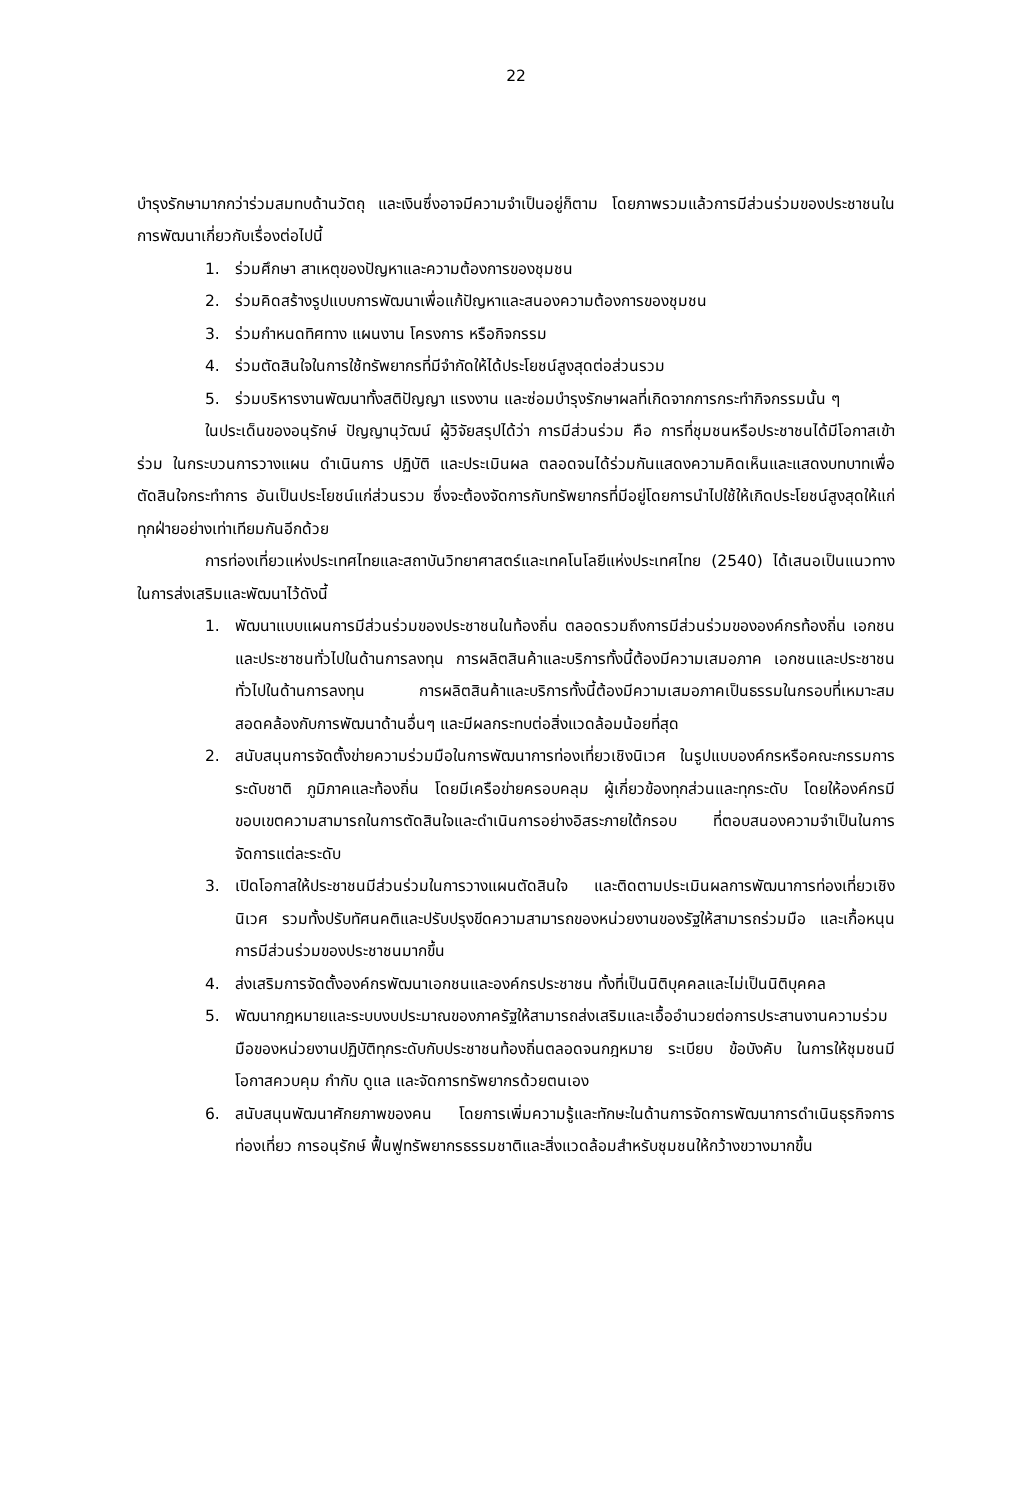22
บำรุงรักษามากกว่าร่วมสมทบด้านวัตถุ และเงินซึ่งอาจมีความจำเป็นอยู่ก็ตาม โดยภาพรวมแล้วการมีส่วนร่วมของประชาชนในการพัฒนาเกี่ยวกับเรื่องต่อไปนี้
1. ร่วมศึกษา สาเหตุของปัญหาและความต้องการของชุมชน
2. ร่วมคิดสร้างรูปแบบการพัฒนาเพื่อแก้ปัญหาและสนองความต้องการของชุมชน
3. ร่วมกำหนดทิศทาง แผนงาน โครงการ หรือกิจกรรม
4. ร่วมตัดสินใจในการใช้ทรัพยากรที่มีจำกัดให้ได้ประโยชน์สูงสุดต่อส่วนรวม
5. ร่วมบริหารงานพัฒนาทั้งสติปัญญา แรงงาน และซ่อมบำรุงรักษาผลที่เกิดจากการกระทำกิจกรรมนั้น ๆ
ในประเด็นของอนุรักษ์ ปัญญานุวัฒน์ ผู้วิจัยสรุปได้ว่า การมีส่วนร่วม คือ การที่ชุมชนหรือประชาชนได้มีโอกาสเข้าร่วม ในกระบวนการวางแผน ดำเนินการ ปฏิบัติ และประเมินผล ตลอดจนได้ร่วมกันแสดงความคิดเห็นและแสดงบทบาทเพื่อตัดสินใจกระทำการ อันเป็นประโยชน์แก่ส่วนรวม ซึ่งจะต้องจัดการกับทรัพยากรที่มีอยู่โดยการนำไปใช้ให้เกิดประโยชน์สูงสุดให้แก่ทุกฝ่ายอย่างเท่าเทียมกันอีกด้วย
การท่องเที่ยวแห่งประเทศไทยและสถาบันวิทยาศาสตร์และเทคโนโลยีแห่งประเทศไทย (2540) ได้เสนอเป็นแนวทางในการส่งเสริมและพัฒนาไว้ดังนี้
1. พัฒนาแบบแผนการมีส่วนร่วมของประชาชนในท้องถิ่น ตลอดรวมถึงการมีส่วนร่วมขององค์กรท้องถิ่น เอกชนและประชาชนทั่วไปในด้านการลงทุน การผลิตสินค้าและบริการทั้งนี้ต้องมีความเสมอภาค เอกชนและประชาชนทั่วไปในด้านการลงทุน การผลิตสินค้าและบริการทั้งนี้ต้องมีความเสมอภาคเป็นธรรมในกรอบที่เหมาะสมสอดคล้องกับการพัฒนาด้านอื่นๆ และมีผลกระทบต่อสิ่งแวดล้อมน้อยที่สุด
2. สนับสนุนการจัดตั้งข่ายความร่วมมือในการพัฒนาการท่องเที่ยวเชิงนิเวศ ในรูปแบบองค์กรหรือคณะกรรมการระดับชาติ ภูมิภาคและท้องถิ่น โดยมีเครือข่ายครอบคลุม ผู้เกี่ยวข้องทุกส่วนและทุกระดับ โดยให้องค์กรมีขอบเขตความสามารถในการตัดสินใจและดำเนินการอย่างอิสระภายใต้กรอบ ที่ตอบสนองความจำเป็นในการจัดการแต่ละระดับ
3. เปิดโอกาสให้ประชาชนมีส่วนร่วมในการวางแผนตัดสินใจ และติดตามประเมินผลการพัฒนาการท่องเที่ยวเชิงนิเวศ รวมทั้งปรับทัศนคติและปรับปรุงขีดความสามารถของหน่วยงานของรัฐให้สามารถร่วมมือ และเกื้อหนุนการมีส่วนร่วมของประชาชนมากขึ้น
4. ส่งเสริมการจัดตั้งองค์กรพัฒนาเอกชนและองค์กรประชาชน ทั้งที่เป็นนิติบุคคลและไม่เป็นนิติบุคคล
5. พัฒนากฎหมายและระบบงบประมาณของภาครัฐให้สามารถส่งเสริมและเอื้ออำนวยต่อการประสานงานความร่วมมือของหน่วยงานปฏิบัติทุกระดับกับประชาชนท้องถิ่นตลอดจนกฎหมาย ระเบียบ ข้อบังคับ ในการให้ชุมชนมีโอกาสควบคุม กำกับ ดูแล และจัดการทรัพยากรด้วยตนเอง
6. สนับสนุนพัฒนาศักยภาพของคน โดยการเพิ่มความรู้และทักษะในด้านการจัดการพัฒนาการดำเนินธุรกิจการท่องเที่ยว การอนุรักษ์ ฟื้นฟูทรัพยากรธรรมชาติและสิ่งแวดล้อมสำหรับชุมชนให้กว้างขวางมากขึ้น